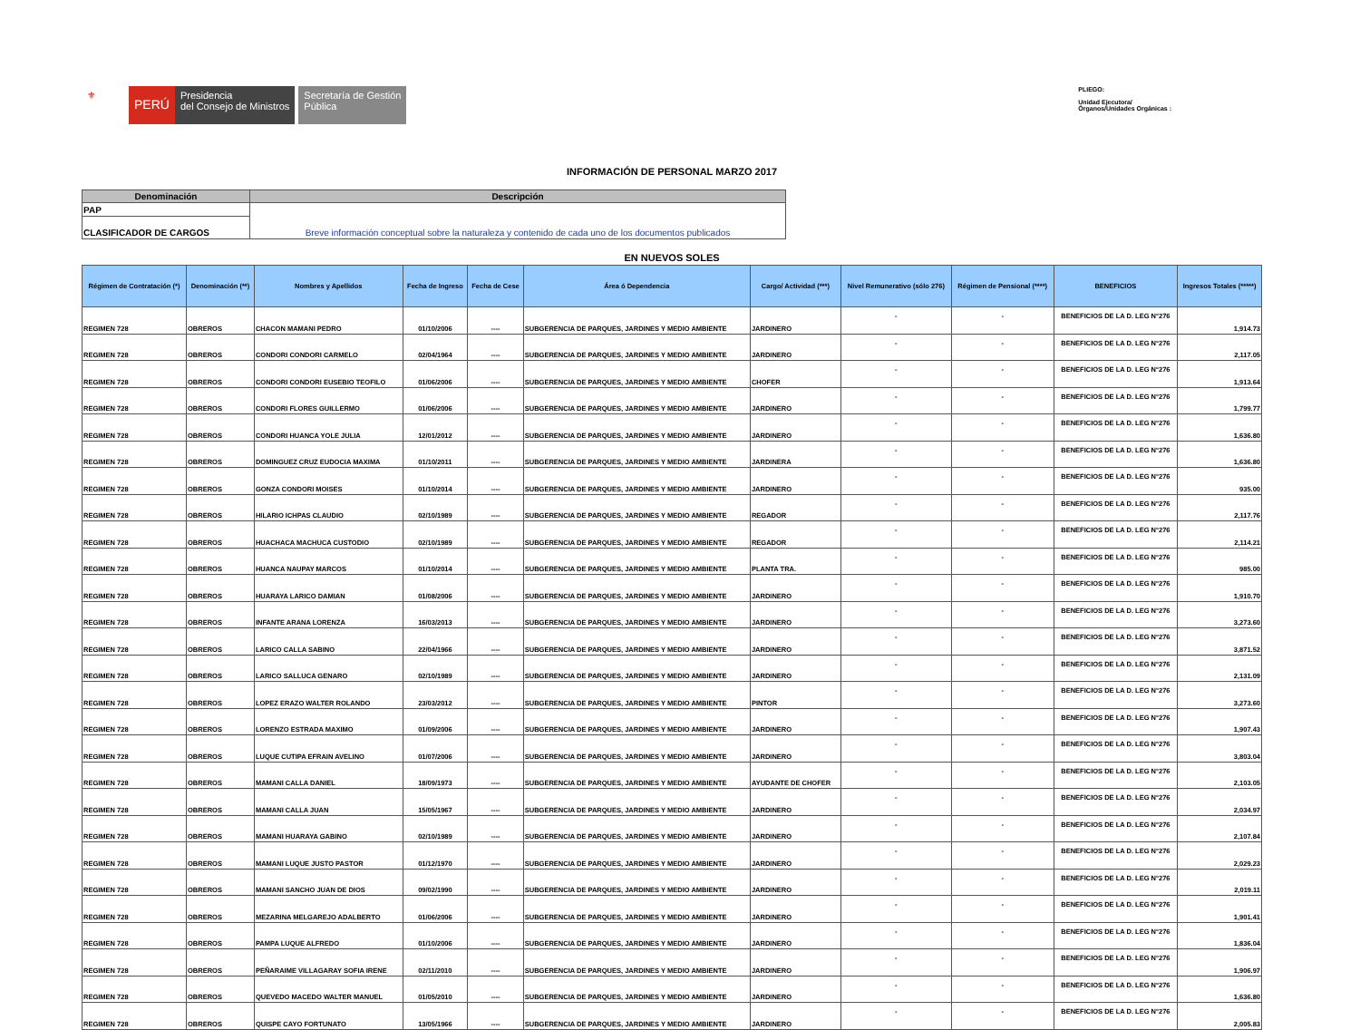⚜
PERÚ
Presidencia
del Consejo de Ministros
Secretaría de Gestión
Pública
PLIEGO:
Unidad Ejecutora/
Órganos/Unidades Orgánicas :
INFORMACIÓN DE PERSONAL MARZO 2017
| Denominación | Descripción |
| --- | --- |
| PAP | Breve información conceptual sobre la naturaleza y contenido de cada uno de los documentos publicados |
| CLASIFICADOR DE CARGOS | |
EN NUEVOS SOLES
| Régimen de Contratación (*) | Denominación (**) | Nombres y Apellidos | Fecha de Ingreso | Fecha de Cese | Área ó Dependencia | Cargo/ Actividad (***) | Nivel Remunerativo (sólo 276) | Régimen de Pensional (****) | BENEFICIOS | Ingresos Totales (*****) |
| --- | --- | --- | --- | --- | --- | --- | --- | --- | --- | --- |
| REGIMEN 728 | OBREROS | CHACON MAMANI PEDRO | 01/10/2006 | ---- | SUBGERENCIA DE PARQUES, JARDINES Y MEDIO AMBIENTE | JARDINERO | - | - | BENEFICIOS DE LA D. LEG N°276 | 1,914.73 |
| REGIMEN 728 | OBREROS | CONDORI CONDORI CARMELO | 02/04/1964 | ---- | SUBGERENCIA DE PARQUES, JARDINES Y MEDIO AMBIENTE | JARDINERO | - | - | BENEFICIOS DE LA D. LEG N°276 | 2,117.05 |
| REGIMEN 728 | OBREROS | CONDORI CONDORI EUSEBIO TEOFILO | 01/06/2006 | ---- | SUBGERENCIA DE PARQUES, JARDINES Y MEDIO AMBIENTE | CHOFER | - | - | BENEFICIOS DE LA D. LEG N°276 | 1,913.64 |
| REGIMEN 728 | OBREROS | CONDORI FLORES GUILLERMO | 01/06/2006 | ---- | SUBGERENCIA DE PARQUES, JARDINES Y MEDIO AMBIENTE | JARDINERO | - | - | BENEFICIOS DE LA D. LEG N°276 | 1,799.77 |
| REGIMEN 728 | OBREROS | CONDORI HUANCA YOLE JULIA | 12/01/2012 | ---- | SUBGERENCIA DE PARQUES, JARDINES Y MEDIO AMBIENTE | JARDINERO | - | - | BENEFICIOS DE LA D. LEG N°276 | 1,636.80 |
| REGIMEN 728 | OBREROS | DOMINGUEZ CRUZ EUDOCIA MAXIMA | 01/10/2011 | ---- | SUBGERENCIA DE PARQUES, JARDINES Y MEDIO AMBIENTE | JARDINERA | - | - | BENEFICIOS DE LA D. LEG N°276 | 1,636.80 |
| REGIMEN 728 | OBREROS | GONZA CONDORI MOISES | 01/10/2014 | ---- | SUBGERENCIA DE PARQUES, JARDINES Y MEDIO AMBIENTE | JARDINERO | - | - | BENEFICIOS DE LA D. LEG N°276 | 935.00 |
| REGIMEN 728 | OBREROS | HILARIO ICHPAS CLAUDIO | 02/10/1989 | ---- | SUBGERENCIA DE PARQUES, JARDINES Y MEDIO AMBIENTE | REGADOR | - | - | BENEFICIOS DE LA D. LEG N°276 | 2,117.76 |
| REGIMEN 728 | OBREROS | HUACHACA MACHUCA CUSTODIO | 02/10/1989 | ---- | SUBGERENCIA DE PARQUES, JARDINES Y MEDIO AMBIENTE | REGADOR | - | - | BENEFICIOS DE LA D. LEG N°276 | 2,114.21 |
| REGIMEN 728 | OBREROS | HUANCA NAUPAY MARCOS | 01/10/2014 | ---- | SUBGERENCIA DE PARQUES, JARDINES Y MEDIO AMBIENTE | PLANTA TRA. | - | - | BENEFICIOS DE LA D. LEG N°276 | 985.00 |
| REGIMEN 728 | OBREROS | HUARAYA LARICO DAMIAN | 01/08/2006 | ---- | SUBGERENCIA DE PARQUES, JARDINES Y MEDIO AMBIENTE | JARDINERO | - | - | BENEFICIOS DE LA D. LEG N°276 | 1,910.70 |
| REGIMEN 728 | OBREROS | INFANTE ARANA LORENZA | 16/03/2013 | ---- | SUBGERENCIA DE PARQUES, JARDINES Y MEDIO AMBIENTE | JARDINERO | - | - | BENEFICIOS DE LA D. LEG N°276 | 3,273.60 |
| REGIMEN 728 | OBREROS | LARICO CALLA SABINO | 22/04/1966 | ---- | SUBGERENCIA DE PARQUES, JARDINES Y MEDIO AMBIENTE | JARDINERO | - | - | BENEFICIOS DE LA D. LEG N°276 | 3,871.52 |
| REGIMEN 728 | OBREROS | LARICO SALLUCA GENARO | 02/10/1989 | ---- | SUBGERENCIA DE PARQUES, JARDINES Y MEDIO AMBIENTE | JARDINERO | - | - | BENEFICIOS DE LA D. LEG N°276 | 2,131.09 |
| REGIMEN 728 | OBREROS | LOPEZ ERAZO WALTER ROLANDO | 23/03/2012 | ---- | SUBGERENCIA DE PARQUES, JARDINES Y MEDIO AMBIENTE | PINTOR | - | - | BENEFICIOS DE LA D. LEG N°276 | 3,273.60 |
| REGIMEN 728 | OBREROS | LORENZO ESTRADA MAXIMO | 01/09/2006 | ---- | SUBGERENCIA DE PARQUES, JARDINES Y MEDIO AMBIENTE | JARDINERO | - | - | BENEFICIOS DE LA D. LEG N°276 | 1,907.43 |
| REGIMEN 728 | OBREROS | LUQUE CUTIPA EFRAIN AVELINO | 01/07/2006 | ---- | SUBGERENCIA DE PARQUES, JARDINES Y MEDIO AMBIENTE | JARDINERO | - | - | BENEFICIOS DE LA D. LEG N°276 | 3,803.04 |
| REGIMEN 728 | OBREROS | MAMANI CALLA DANIEL | 18/09/1973 | ---- | SUBGERENCIA DE PARQUES, JARDINES Y MEDIO AMBIENTE | AYUDANTE DE CHOFER | - | - | BENEFICIOS DE LA D. LEG N°276 | 2,103.05 |
| REGIMEN 728 | OBREROS | MAMANI CALLA JUAN | 15/05/1967 | ---- | SUBGERENCIA DE PARQUES, JARDINES Y MEDIO AMBIENTE | JARDINERO | - | - | BENEFICIOS DE LA D. LEG N°276 | 2,034.97 |
| REGIMEN 728 | OBREROS | MAMANI HUARAYA GABINO | 02/10/1989 | ---- | SUBGERENCIA DE PARQUES, JARDINES Y MEDIO AMBIENTE | JARDINERO | - | - | BENEFICIOS DE LA D. LEG N°276 | 2,107.84 |
| REGIMEN 728 | OBREROS | MAMANI LUQUE JUSTO PASTOR | 01/12/1970 | ---- | SUBGERENCIA DE PARQUES, JARDINES Y MEDIO AMBIENTE | JARDINERO | - | - | BENEFICIOS DE LA D. LEG N°276 | 2,029.23 |
| REGIMEN 728 | OBREROS | MAMANI SANCHO JUAN DE DIOS | 09/02/1990 | ---- | SUBGERENCIA DE PARQUES, JARDINES Y MEDIO AMBIENTE | JARDINERO | - | - | BENEFICIOS DE LA D. LEG N°276 | 2,019.11 |
| REGIMEN 728 | OBREROS | MEZARINA MELGAREJO ADALBERTO | 01/06/2006 | ---- | SUBGERENCIA DE PARQUES, JARDINES Y MEDIO AMBIENTE | JARDINERO | - | - | BENEFICIOS DE LA D. LEG N°276 | 1,901.41 |
| REGIMEN 728 | OBREROS | PAMPA LUQUE ALFREDO | 01/10/2006 | ---- | SUBGERENCIA DE PARQUES, JARDINES Y MEDIO AMBIENTE | JARDINERO | - | - | BENEFICIOS DE LA D. LEG N°276 | 1,836.04 |
| REGIMEN 728 | OBREROS | PEÑARAIME VILLAGARAY SOFIA IRENE | 02/11/2010 | ---- | SUBGERENCIA DE PARQUES, JARDINES Y MEDIO AMBIENTE | JARDINERO | - | - | BENEFICIOS DE LA D. LEG N°276 | 1,906.97 |
| REGIMEN 728 | OBREROS | QUEVEDO MACEDO WALTER MANUEL | 01/05/2010 | ---- | SUBGERENCIA DE PARQUES, JARDINES Y MEDIO AMBIENTE | JARDINERO | - | - | BENEFICIOS DE LA D. LEG N°276 | 1,636.80 |
| REGIMEN 728 | OBREROS | QUISPE CAYO FORTUNATO | 13/05/1966 | ---- | SUBGERENCIA DE PARQUES, JARDINES Y MEDIO AMBIENTE | JARDINERO | - | - | BENEFICIOS DE LA D. LEG N°276 | 2,005.83 |